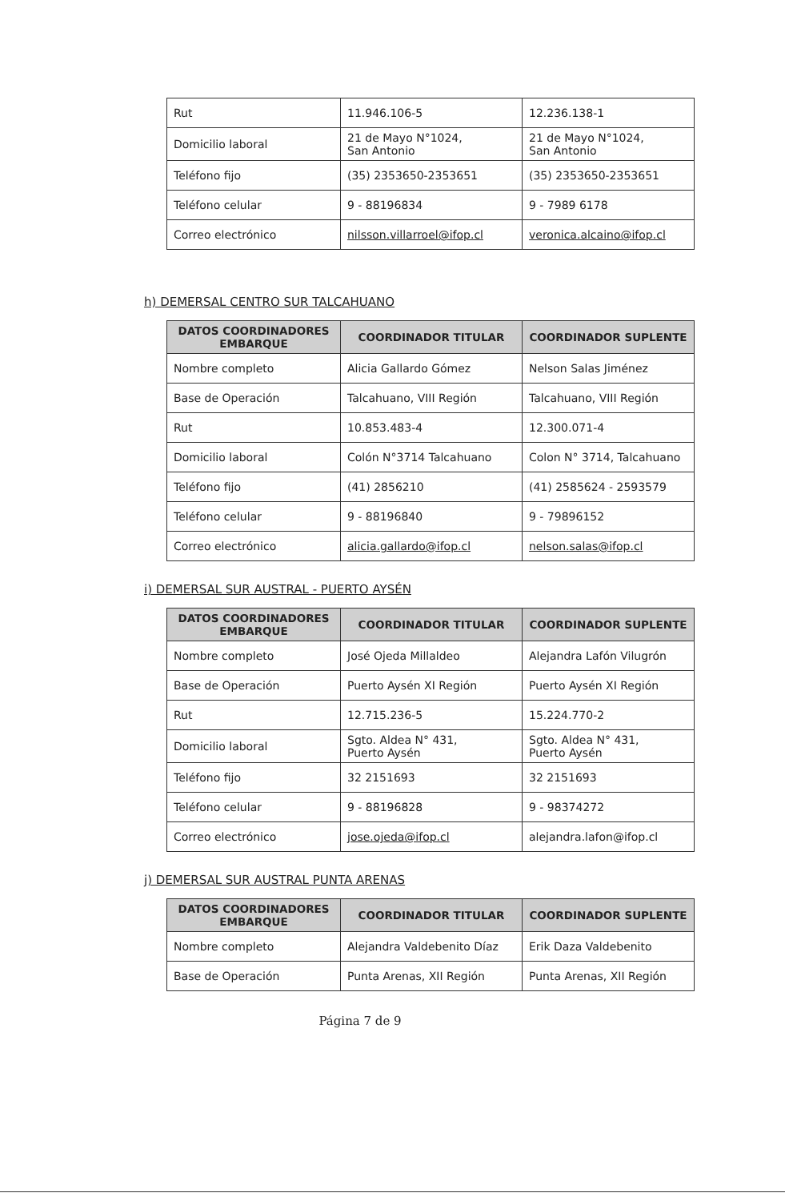| Rut | 11.946.106-5 | 12.236.138-1 |
| Domicilio laboral | 21 de Mayo N°1024, San Antonio | 21 de Mayo N°1024, San Antonio |
| Teléfono fijo | (35) 2353650-2353651 | (35) 2353650-2353651 |
| Teléfono celular | 9 - 88196834 | 9 - 7989 6178 |
| Correo electrónico | nilsson.villarroel@ifop.cl | veronica.alcaino@ifop.cl |
h) DEMERSAL CENTRO SUR TALCAHUANO
| DATOS COORDINADORES EMBARQUE | COORDINADOR TITULAR | COORDINADOR SUPLENTE |
| --- | --- | --- |
| Nombre completo | Alicia Gallardo Gómez | Nelson Salas Jiménez |
| Base de Operación | Talcahuano, VIII Región | Talcahuano, VIII Región |
| Rut | 10.853.483-4 | 12.300.071-4 |
| Domicilio laboral | Colón N°3714 Talcahuano | Colon N° 3714, Talcahuano |
| Teléfono fijo | (41) 2856210 | (41) 2585624 - 2593579 |
| Teléfono celular | 9 - 88196840 | 9 - 79896152 |
| Correo electrónico | alicia.gallardo@ifop.cl | nelson.salas@ifop.cl |
i) DEMERSAL SUR AUSTRAL - PUERTO AYSÉN
| DATOS COORDINADORES EMBARQUE | COORDINADOR TITULAR | COORDINADOR SUPLENTE |
| --- | --- | --- |
| Nombre completo | José Ojeda Millaldeo | Alejandra Lafón Vilugrón |
| Base de Operación | Puerto Aysén XI Región | Puerto Aysén XI Región |
| Rut | 12.715.236-5 | 15.224.770-2 |
| Domicilio laboral | Sgto. Aldea N° 431, Puerto Aysén | Sgto. Aldea N° 431, Puerto Aysén |
| Teléfono fijo | 32 2151693 | 32 2151693 |
| Teléfono celular | 9 - 88196828 | 9 - 98374272 |
| Correo electrónico | jose.ojeda@ifop.cl | alejandra.lafon@ifop.cl |
j) DEMERSAL SUR AUSTRAL PUNTA ARENAS
| DATOS COORDINADORES EMBARQUE | COORDINADOR TITULAR | COORDINADOR SUPLENTE |
| --- | --- | --- |
| Nombre completo | Alejandra Valdebenito Díaz | Erik Daza Valdebenito |
| Base de Operación | Punta Arenas, XII Región | Punta Arenas, XII Región |
Página 7 de 9